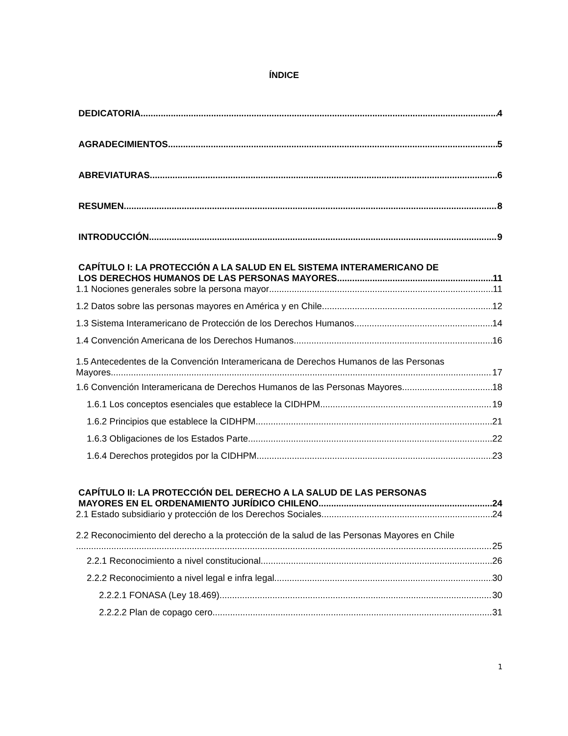ÍNDICE
DEDICATORIA 4
AGRADECIMIENTOS 5
ABREVIATURAS 6
RESUMEN 8
INTRODUCCIÓN 9
CAPÍTULO I: LA PROTECCIÓN A LA SALUD EN EL SISTEMA INTERAMERICANO DE
LOS DERECHOS HUMANOS DE LAS PERSONAS MAYORES 11
1.1 Nociones generales sobre la persona mayor 11
1.2 Datos sobre las personas mayores en América y en Chile 12
1.3 Sistema Interamericano de Protección de los Derechos Humanos 14
1.4 Convención Americana de los Derechos Humanos 16
1.5 Antecedentes de la Convención Interamericana de Derechos Humanos de las Personas
Mayores 17
1.6 Convención Interamericana de Derechos Humanos de las Personas Mayores 18
1.6.1 Los conceptos esenciales que establece la CIDHPM. 19
1.6.2 Principios que establece la CIDHPM 21
1.6.3 Obligaciones de los Estados Parte 22
1.6.4 Derechos protegidos por la CIDHPM 23
CAPÍTULO II: LA PROTECCIÓN DEL DERECHO A LA SALUD DE LAS PERSONAS
MAYORES EN EL ORDENAMIENTO JURÍDICO CHILENO 24
2.1 Estado subsidiario y protección de los Derechos Sociales 24
2.2 Reconocimiento del derecho a la protección de la salud de las Personas Mayores en Chile
25
2.2.1 Reconocimiento a nivel constitucional 26
2.2.2 Reconocimiento a nivel legal e infra legal 30
2.2.2.1 FONASA (Ley 18.469) 30
2.2.2.2 Plan de copago cero 31
1